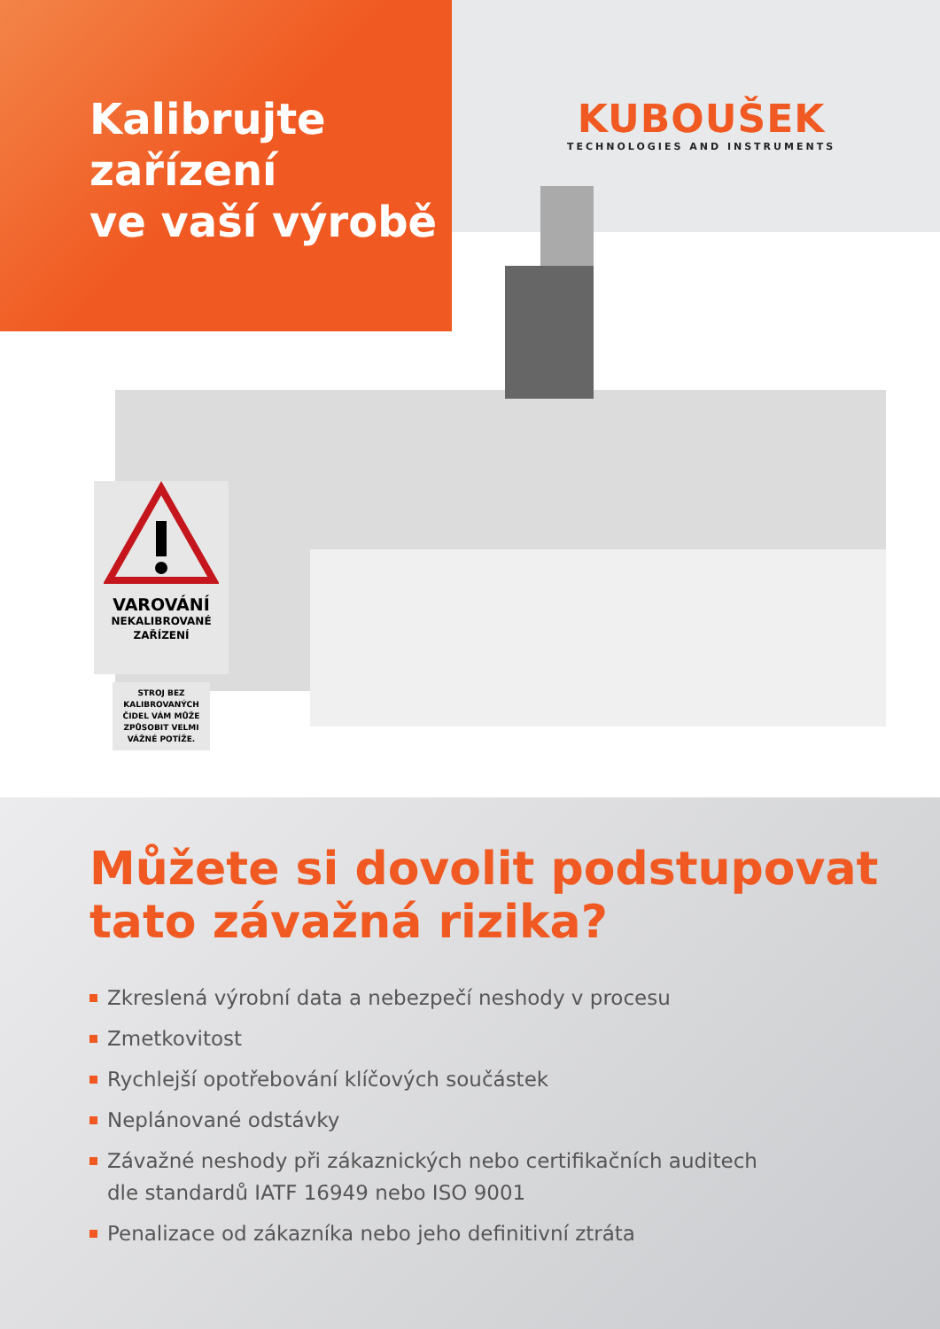Kalibrujte
zařízení
ve vaší výrobě
KUBOUŠEK
TECHNOLOGIES AND INSTRUMENTS
VAROVÁNÍ
NEKALIBROVANÉ
ZAŘÍZENÍ
STROJ BEZ KALIBROVANÝCH ČIDEL VÁM MŮŽE ZPŮSOBIT VELMI VÁŽNÉ POTÍŽE.
Můžete si dovolit podstupovat
tato závažná rizika?
Zkreslená výrobní data a nebezpečí neshody v procesu
Zmetkovitost
Rychlejší opotřebování klíčových součástek
Neplánované odstávky
Závažné neshody při zákaznických nebo certifikačních auditech
dle standardů IATF 16949 nebo ISO 9001
Penalizace od zákazníka nebo jeho definitivní ztráta